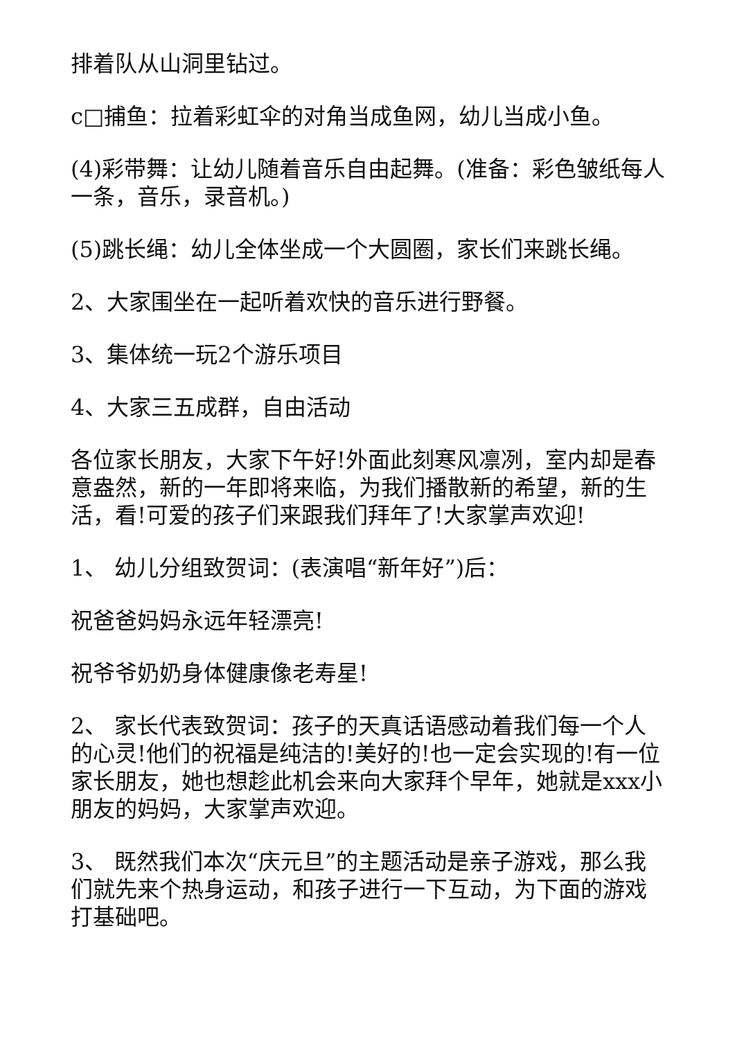排着队从山洞里钻过。
c□捕鱼：拉着彩虹伞的对角当成鱼网，幼儿当成小鱼。
(4)彩带舞：让幼儿随着音乐自由起舞。(准备：彩色皱纸每人一条，音乐，录音机。)
(5)跳长绳：幼儿全体坐成一个大圆圈，家长们来跳长绳。
2、大家围坐在一起听着欢快的音乐进行野餐。
3、集体统一玩2个游乐项目
4、大家三五成群，自由活动
各位家长朋友，大家下午好!外面此刻寒风凛冽，室内却是春意盎然，新的一年即将来临，为我们播散新的希望，新的生活，看!可爱的孩子们来跟我们拜年了!大家掌声欢迎!
1、 幼儿分组致贺词：(表演唱“新年好”)后：
祝爸爸妈妈永远年轻漂亮!
祝爷爷奶奶身体健康像老寿星!
2、 家长代表致贺词：孩子的天真话语感动着我们每一个人的心灵!他们的祝福是纯洁的!美好的!也一定会实现的!有一位家长朋友，她也想趁此机会来向大家拜个早年，她就是xxx小朋友的妈妈，大家掌声欢迎。
3、 既然我们本次“庆元旦”的主题活动是亲子游戏，那么我们就先来个热身运动，和孩子进行一下互动，为下面的游戏打基础吧。